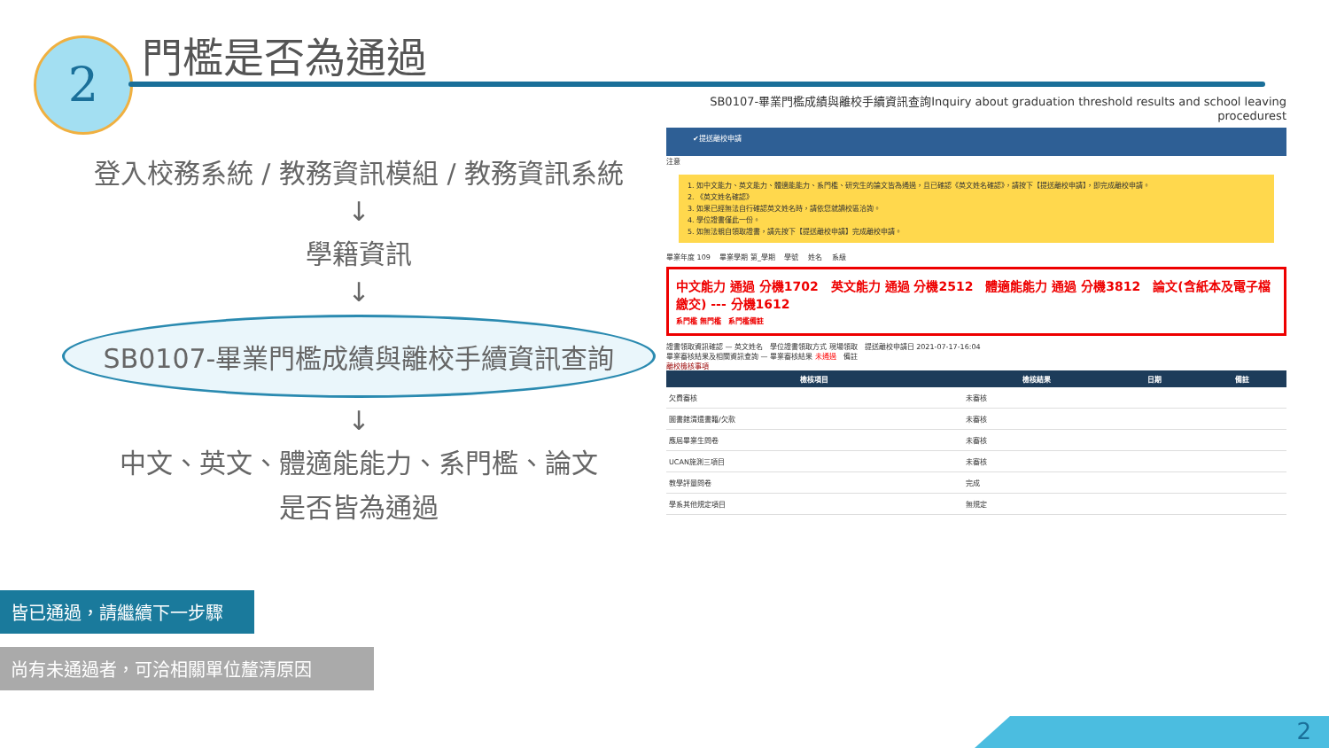2 門檻是否為通過
登入校務系統 / 教務資訊模組 / 教務資訊系統
↓
學籍資訊
↓
SB0107-畢業門檻成績與離校手續資訊查詢
↓
中文、英文、體適能能力、系門檻、論文
是否皆為通過
皆已通過，請繼續下一步驟
尚有未通過者，可洽相關單位釐清原因
SB0107-畢業門檻成績與離校手續資訊查詢Inquiry about graduation threshold results and school leaving procedurest
✔提送離校申請
注意
1. 如中文能力、英文能力、體適能能力、系門檻、研究生的論文皆為通過，且已確認《英文姓名確認》，請按下【提送離校申請】，即完成離校申請。
2. 《英文姓名確認》
3. 如果已經無法自行確認英文姓名時，請依您就讀校區洽詢。
4. 學位證書僅此一份。
5. 如無法親自領取證書，請先按下【提送離校申請】完成離校申請。
畢業年度 109 　畢業學期 第_學期 　學號 　姓名 　系級
中文能力 通過 分機1702　英文能力 通過 分機2512　體適能能力 通過 分機3812　論文(含紙本及電子檔繳交) --- 分機1612
系門檻 無門檻　系門檻備註
證書領取資訊確認 — 英文姓名　學位證書領取方式 現場領取　提送離校申請日 2021-07-17-16:04
畢業審核結果及相關資訊查詢 — 畢業審核結果 未通過　備註
離校檢核事項
| 檢核項目 | 檢核結果 | 日期 | 備註 |
| --- | --- | --- | --- |
| 欠費審核 | 未審核 | | |
| 圖書館清還書籍/欠款 | 未審核 | | |
| 應屆畢業生問卷 | 未審核 | | |
| UCAN施測三項目 | 未審核 | | |
| 教學評量問卷 | 完成 | | |
| 學系其他規定項目 | 無規定 | | |
2